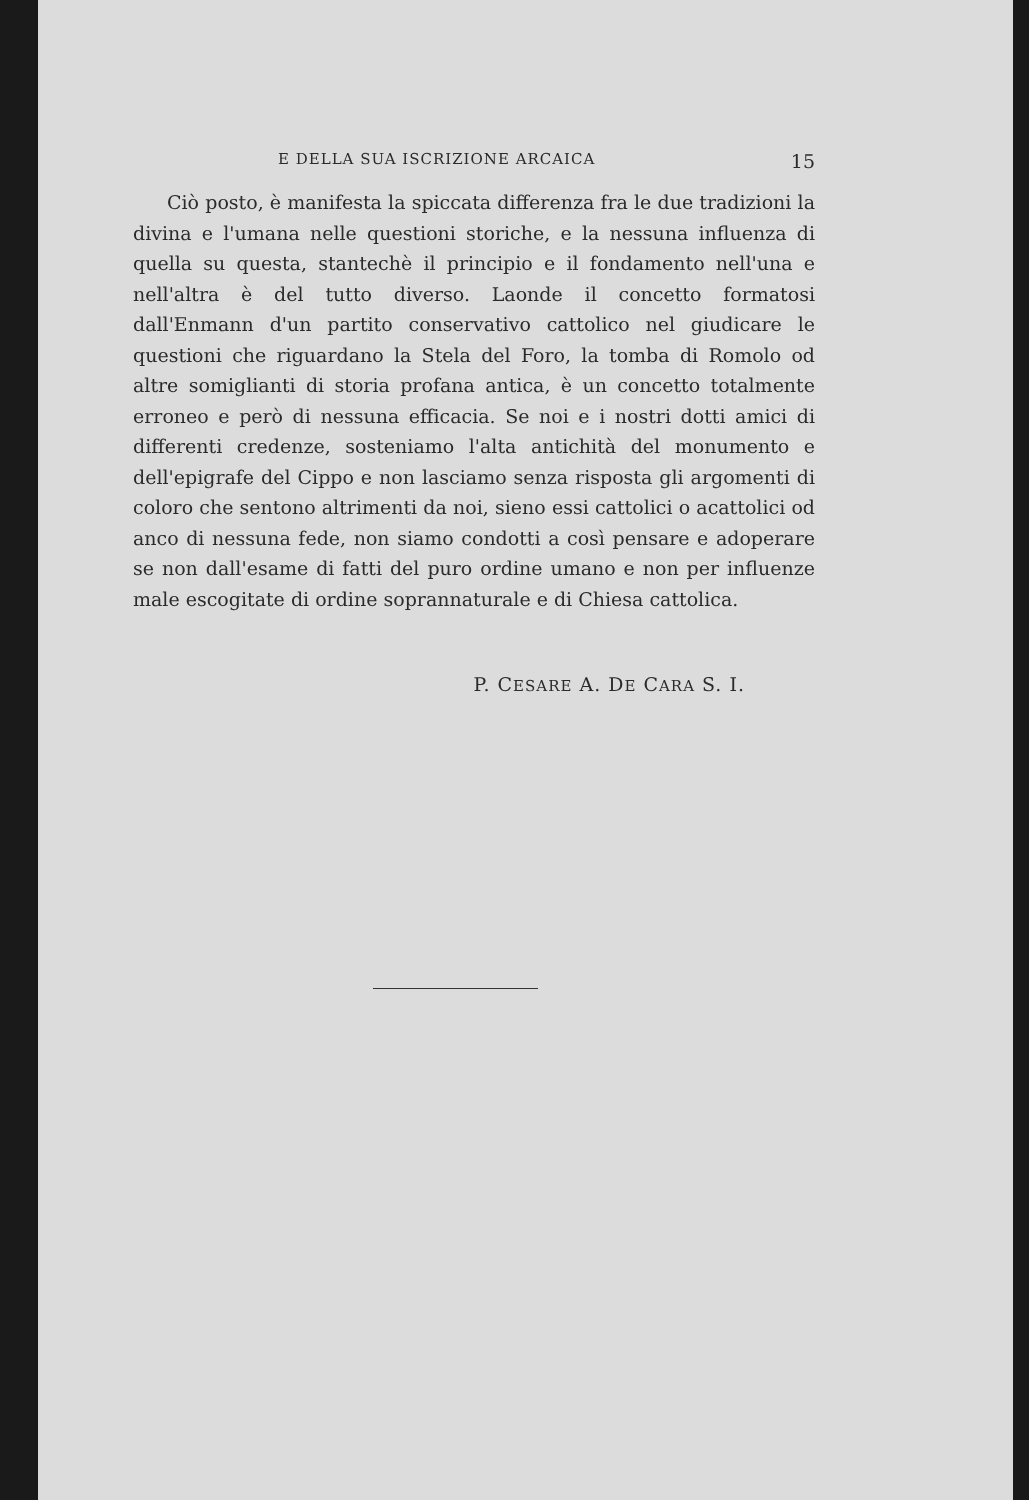E DELLA SUA ISCRIZIONE ARCAICA 15
Ciò posto, è manifesta la spiccata differenza fra le due tradizioni la divina e l'umana nelle questioni storiche, e la nessuna influenza di quella su questa, stantechè il principio e il fondamento nell'una e nell'altra è del tutto diverso. Laonde il concetto formatosi dall'Enmann d'un partito conservativo cattolico nel giudicare le questioni che riguardano la Stela del Foro, la tomba di Romolo od altre somiglianti di storia profana antica, è un concetto totalmente erroneo e però di nessuna efficacia. Se noi e i nostri dotti amici di differenti credenze, sosteniamo l'alta antichità del monumento e dell'epigrafe del Cippo e non lasciamo senza risposta gli argomenti di coloro che sentono altrimenti da noi, sieno essi cattolici o acattolici od anco di nessuna fede, non siamo condotti a così pensare e adoperare se non dall'esame di fatti del puro ordine umano e non per influenze male escogitate di ordine soprannaturale e di Chiesa cattolica.
P. CESARE A. DE CARA S. I.